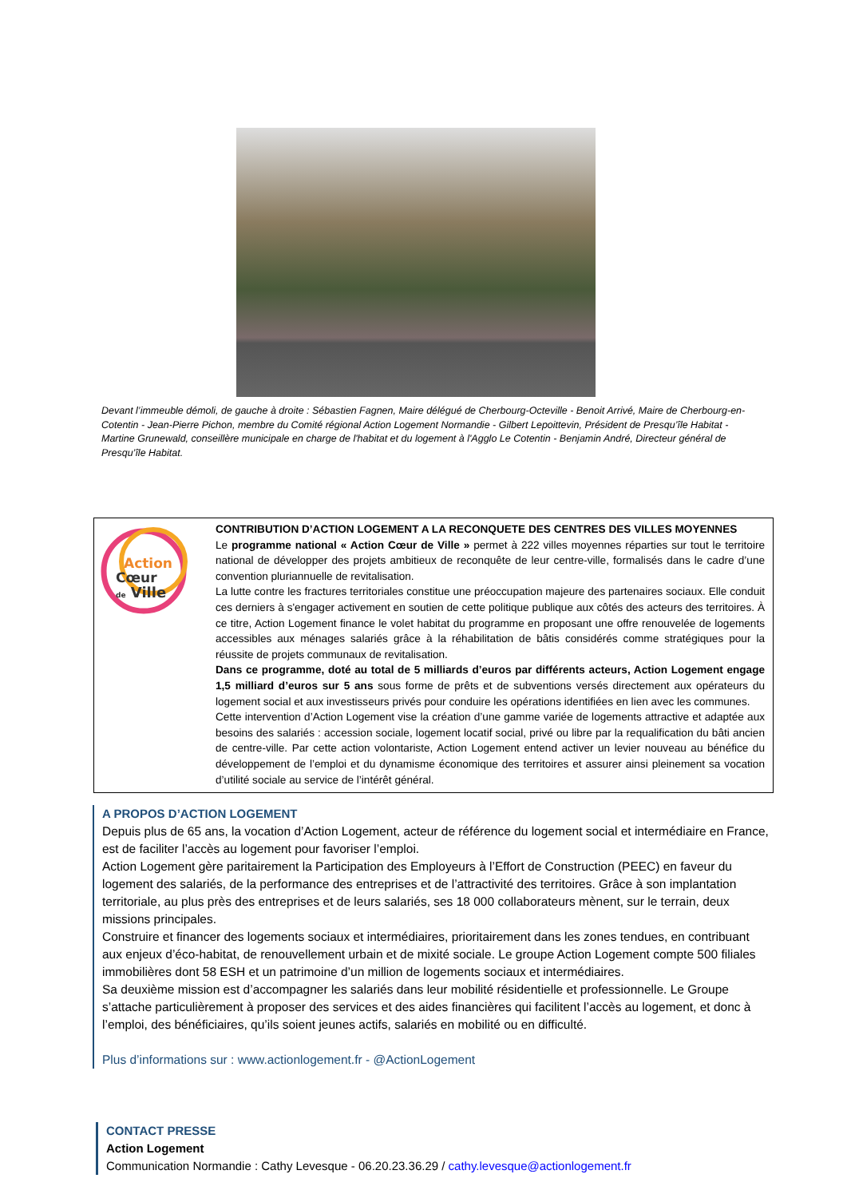Devant l’immeuble démoli, de gauche à droite : Sébastien Fagnen, Maire délégué de Cherbourg-Octeville - Benoit Arrivé, Maire de Cherbourg-en-Cotentin - Jean-Pierre Pichon, membre du Comité régional Action Logement Normandie - Gilbert Lepoittevin, Président de Presqu’île Habitat - Martine Grunewald, conseillère municipale en charge de l'habitat et du logement à l'Agglo Le Cotentin - Benjamin André, Directeur général de Presqu’île Habitat.
Action
Cœur
de Ville
CONTRIBUTION D’ACTION LOGEMENT A LA RECONQUETE DES CENTRES DES VILLES MOYENNES
Le programme national « Action Cœur de Ville » permet à 222 villes moyennes réparties sur tout le territoire national de développer des projets ambitieux de reconquête de leur centre-ville, formalisés dans le cadre d’une convention pluriannuelle de revitalisation.
La lutte contre les fractures territoriales constitue une préoccupation majeure des partenaires sociaux. Elle conduit ces derniers à s'engager activement en soutien de cette politique publique aux côtés des acteurs des territoires. À ce titre, Action Logement finance le volet habitat du programme en proposant une offre renouvelée de logements accessibles aux ménages salariés grâce à la réhabilitation de bâtis considérés comme stratégiques pour la réussite de projets communaux de revitalisation.
Dans ce programme, doté au total de 5 milliards d’euros par différents acteurs, Action Logement engage 1,5 milliard d’euros sur 5 ans sous forme de prêts et de subventions versés directement aux opérateurs du logement social et aux investisseurs privés pour conduire les opérations identifiées en lien avec les communes.
Cette intervention d’Action Logement vise la création d’une gamme variée de logements attractive et adaptée aux besoins des salariés : accession sociale, logement locatif social, privé ou libre par la requalification du bâti ancien de centre-ville. Par cette action volontariste, Action Logement entend activer un levier nouveau au bénéfice du développement de l’emploi et du dynamisme économique des territoires et assurer ainsi pleinement sa vocation d’utilité sociale au service de l’intérêt général.
A PROPOS D’ACTION LOGEMENT
Depuis plus de 65 ans, la vocation d’Action Logement, acteur de référence du logement social et intermédiaire en France, est de faciliter l’accès au logement pour favoriser l’emploi.
Action Logement gère paritairement la Participation des Employeurs à l’Effort de Construction (PEEC) en faveur du logement des salariés, de la performance des entreprises et de l’attractivité des territoires. Grâce à son implantation territoriale, au plus près des entreprises et de leurs salariés, ses 18 000 collaborateurs mènent, sur le terrain, deux missions principales.
Construire et financer des logements sociaux et intermédiaires, prioritairement dans les zones tendues, en contribuant aux enjeux d’éco-habitat, de renouvellement urbain et de mixité sociale. Le groupe Action Logement compte 500 filiales immobilières dont 58 ESH et un patrimoine d’un million de logements sociaux et intermédiaires.
Sa deuxième mission est d’accompagner les salariés dans leur mobilité résidentielle et professionnelle. Le Groupe s’attache particulièrement à proposer des services et des aides financières qui facilitent l’accès au logement, et donc à l’emploi, des bénéficiaires, qu’ils soient jeunes actifs, salariés en mobilité ou en difficulté.
Plus d’informations sur : www.actionlogement.fr - @ActionLogement
CONTACT PRESSE
Action Logement
Communication Normandie : Cathy Levesque - 06.20.23.36.29 / cathy.levesque@actionlogement.fr